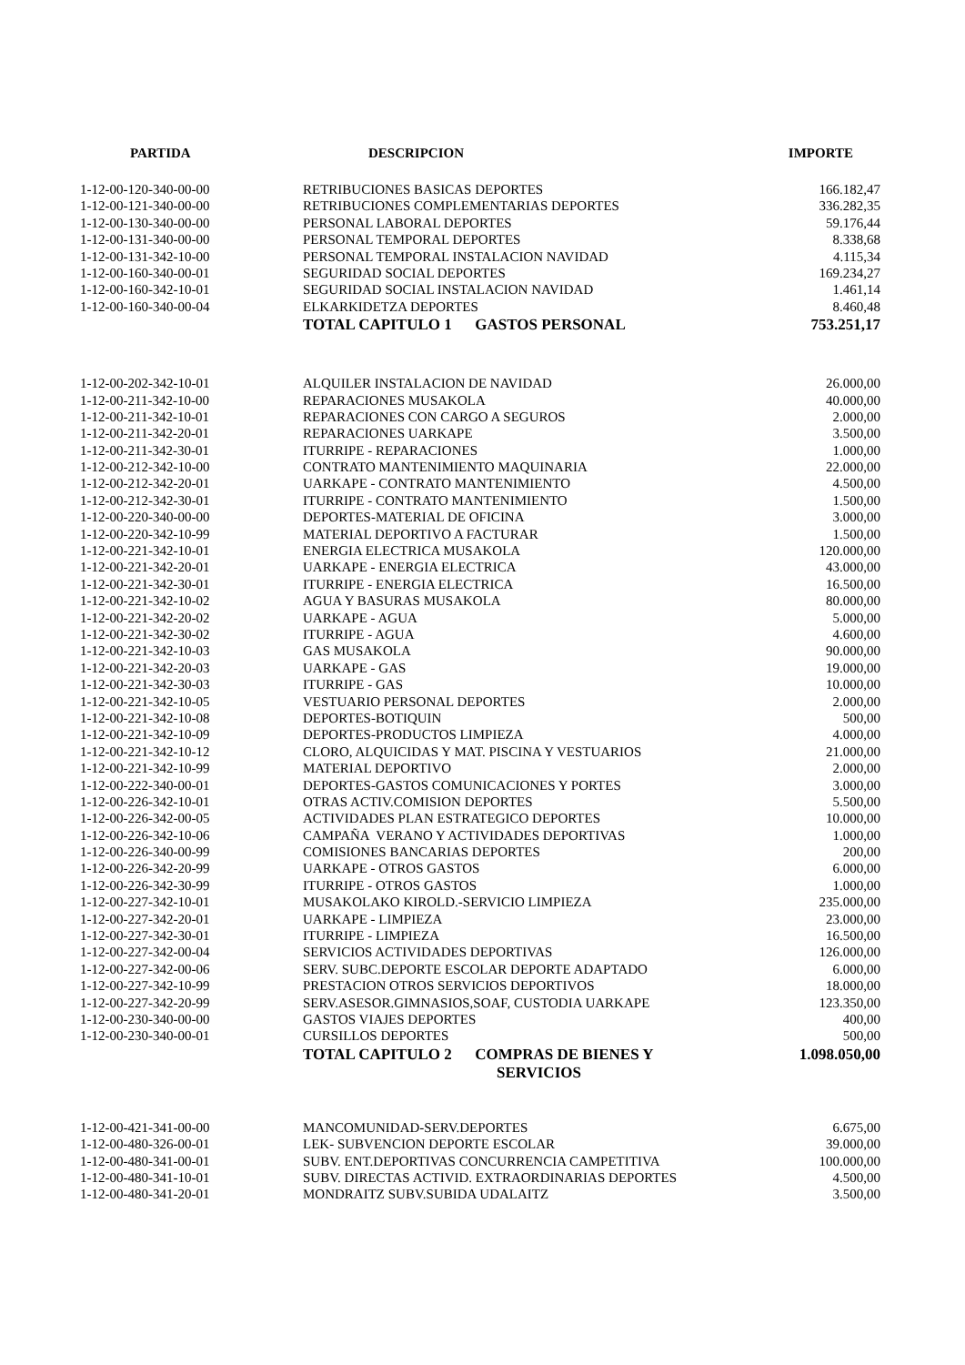| PARTIDA | DESCRIPCION | IMPORTE |
| --- | --- | --- |
| 1-12-00-120-340-00-00 | RETRIBUCIONES BASICAS DEPORTES | 166.182,47 |
| 1-12-00-121-340-00-00 | RETRIBUCIONES COMPLEMENTARIAS DEPORTES | 336.282,35 |
| 1-12-00-130-340-00-00 | PERSONAL LABORAL DEPORTES | 59.176,44 |
| 1-12-00-131-340-00-00 | PERSONAL TEMPORAL DEPORTES | 8.338,68 |
| 1-12-00-131-342-10-00 | PERSONAL TEMPORAL INSTALACION NAVIDAD | 4.115,34 |
| 1-12-00-160-340-00-01 | SEGURIDAD SOCIAL DEPORTES | 169.234,27 |
| 1-12-00-160-342-10-01 | SEGURIDAD SOCIAL INSTALACION NAVIDAD | 1.461,14 |
| 1-12-00-160-340-00-04 | ELKARKIDETZA DEPORTES | 8.460,48 |
| | TOTAL CAPITULO 1 GASTOS PERSONAL | 753.251,17 |
| 1-12-00-202-342-10-01 | ALQUILER INSTALACION DE NAVIDAD | 26.000,00 |
| 1-12-00-211-342-10-00 | REPARACIONES MUSAKOLA | 40.000,00 |
| 1-12-00-211-342-10-01 | REPARACIONES CON CARGO A SEGUROS | 2.000,00 |
| 1-12-00-211-342-20-01 | REPARACIONES UARKAPE | 3.500,00 |
| 1-12-00-211-342-30-01 | ITURRIPE - REPARACIONES | 1.000,00 |
| 1-12-00-212-342-10-00 | CONTRATO MANTENIMIENTO MAQUINARIA | 22.000,00 |
| 1-12-00-212-342-20-01 | UARKAPE - CONTRATO MANTENIMIENTO | 4.500,00 |
| 1-12-00-212-342-30-01 | ITURRIPE - CONTRATO MANTENIMIENTO | 1.500,00 |
| 1-12-00-220-340-00-00 | DEPORTES-MATERIAL DE OFICINA | 3.000,00 |
| 1-12-00-220-342-10-99 | MATERIAL DEPORTIVO A FACTURAR | 1.500,00 |
| 1-12-00-221-342-10-01 | ENERGIA ELECTRICA MUSAKOLA | 120.000,00 |
| 1-12-00-221-342-20-01 | UARKAPE - ENERGIA ELECTRICA | 43.000,00 |
| 1-12-00-221-342-30-01 | ITURRIPE - ENERGIA ELECTRICA | 16.500,00 |
| 1-12-00-221-342-10-02 | AGUA Y BASURAS MUSAKOLA | 80.000,00 |
| 1-12-00-221-342-20-02 | UARKAPE - AGUA | 5.000,00 |
| 1-12-00-221-342-30-02 | ITURRIPE - AGUA | 4.600,00 |
| 1-12-00-221-342-10-03 | GAS MUSAKOLA | 90.000,00 |
| 1-12-00-221-342-20-03 | UARKAPE - GAS | 19.000,00 |
| 1-12-00-221-342-30-03 | ITURRIPE - GAS | 10.000,00 |
| 1-12-00-221-342-10-05 | VESTUARIO PERSONAL DEPORTES | 2.000,00 |
| 1-12-00-221-342-10-08 | DEPORTES-BOTIQUIN | 500,00 |
| 1-12-00-221-342-10-09 | DEPORTES-PRODUCTOS LIMPIEZA | 4.000,00 |
| 1-12-00-221-342-10-12 | CLORO, ALQUICIDAS Y MAT. PISCINA Y VESTUARIOS | 21.000,00 |
| 1-12-00-221-342-10-99 | MATERIAL DEPORTIVO | 2.000,00 |
| 1-12-00-222-340-00-01 | DEPORTES-GASTOS COMUNICACIONES Y PORTES | 3.000,00 |
| 1-12-00-226-342-10-01 | OTRAS ACTIV.COMISION DEPORTES | 5.500,00 |
| 1-12-00-226-342-00-05 | ACTIVIDADES PLAN ESTRATEGICO DEPORTES | 10.000,00 |
| 1-12-00-226-342-10-06 | CAMPAÑA VERANO Y ACTIVIDADES DEPORTIVAS | 1.000,00 |
| 1-12-00-226-340-00-99 | COMISIONES BANCARIAS DEPORTES | 200,00 |
| 1-12-00-226-342-20-99 | UARKAPE - OTROS GASTOS | 6.000,00 |
| 1-12-00-226-342-30-99 | ITURRIPE - OTROS GASTOS | 1.000,00 |
| 1-12-00-227-342-10-01 | MUSAKOLAKO KIROLD.-SERVICIO LIMPIEZA | 235.000,00 |
| 1-12-00-227-342-20-01 | UARKAPE - LIMPIEZA | 23.000,00 |
| 1-12-00-227-342-30-01 | ITURRIPE - LIMPIEZA | 16.500,00 |
| 1-12-00-227-342-00-04 | SERVICIOS ACTIVIDADES DEPORTIVAS | 126.000,00 |
| 1-12-00-227-342-00-06 | SERV. SUBC.DEPORTE ESCOLAR DEPORTE ADAPTADO | 6.000,00 |
| 1-12-00-227-342-10-99 | PRESTACION OTROS SERVICIOS DEPORTIVOS | 18.000,00 |
| 1-12-00-227-342-20-99 | SERV.ASESOR.GIMNASIOS,SOAF, CUSTODIA UARKAPE | 123.350,00 |
| 1-12-00-230-340-00-00 | GASTOS VIAJES DEPORTES | 400,00 |
| 1-12-00-230-340-00-01 | CURSILLOS DEPORTES | 500,00 |
| | TOTAL CAPITULO 2 COMPRAS DE BIENES Y SERVICIOS | 1.098.050,00 |
| 1-12-00-421-341-00-00 | MANCOMUNIDAD-SERV.DEPORTES | 6.675,00 |
| 1-12-00-480-326-00-01 | LEK- SUBVENCION DEPORTE ESCOLAR | 39.000,00 |
| 1-12-00-480-341-00-01 | SUBV. ENT.DEPORTIVAS CONCURRENCIA CAMPETITIVA | 100.000,00 |
| 1-12-00-480-341-10-01 | SUBV. DIRECTAS ACTIVID. EXTRAORDINARIAS DEPORTES | 4.500,00 |
| 1-12-00-480-341-20-01 | MONDRAITZ SUBV.SUBIDA UDALAITZ | 3.500,00 |